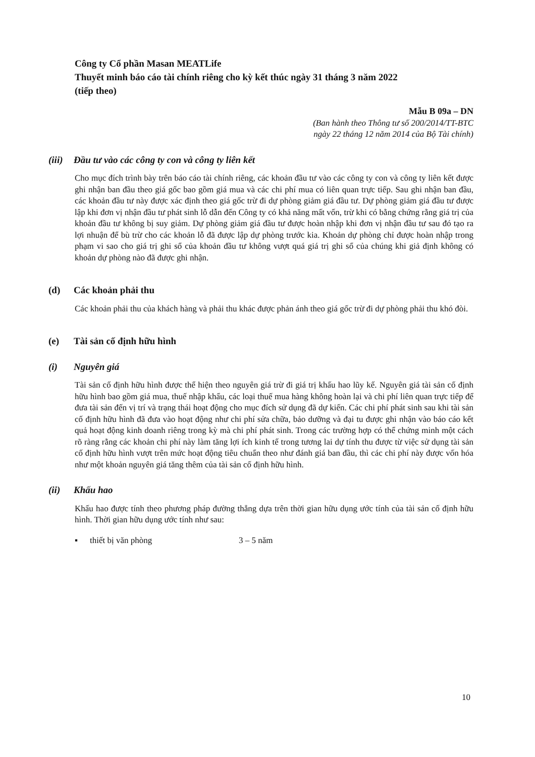Công ty Cổ phần Masan MEATLife
Thuyết minh báo cáo tài chính riêng cho kỳ kết thúc ngày 31 tháng 3 năm 2022
(tiếp theo)
Mẫu B 09a – DN
(Ban hành theo Thông tư số 200/2014/TT-BTC
ngày 22 tháng 12 năm 2014 của Bộ Tài chính)
(iii) Đầu tư vào các công ty con và công ty liên kết
Cho mục đích trình bày trên báo cáo tài chính riêng, các khoản đầu tư vào các công ty con và công ty liên kết được ghi nhận ban đầu theo giá gốc bao gồm giá mua và các chi phí mua có liên quan trực tiếp. Sau ghi nhận ban đầu, các khoản đầu tư này được xác định theo giá gốc trừ đi dự phòng giảm giá đầu tư. Dự phòng giảm giá đầu tư được lập khi đơn vị nhận đầu tư phát sinh lỗ dẫn đến Công ty có khả năng mất vốn, trừ khi có bằng chứng rằng giá trị của khoản đầu tư không bị suy giảm. Dự phòng giảm giá đầu tư được hoàn nhập khi đơn vị nhận đầu tư sau đó tạo ra lợi nhuận để bù trừ cho các khoản lỗ đã được lập dự phòng trước kia. Khoản dự phòng chỉ được hoàn nhập trong phạm vi sao cho giá trị ghi sổ của khoản đầu tư không vượt quá giá trị ghi sổ của chúng khi giả định không có khoản dự phòng nào đã được ghi nhận.
(d) Các khoản phải thu
Các khoản phải thu của khách hàng và phải thu khác được phản ánh theo giá gốc trừ đi dự phòng phải thu khó đòi.
(e) Tài sản cố định hữu hình
(i) Nguyên giá
Tài sản cố định hữu hình được thể hiện theo nguyên giá trừ đi giá trị khấu hao lũy kế. Nguyên giá tài sản cố định hữu hình bao gồm giá mua, thuế nhập khẩu, các loại thuế mua hàng không hoàn lại và chi phí liên quan trực tiếp để đưa tài sản đến vị trí và trạng thái hoạt động cho mục đích sử dụng đã dự kiến. Các chi phí phát sinh sau khi tài sản cố định hữu hình đã đưa vào hoạt động như chi phí sửa chữa, bảo dưỡng và đại tu được ghi nhận vào báo cáo kết quả hoạt động kinh doanh riêng trong kỳ mà chi phí phát sinh. Trong các trường hợp có thể chứng minh một cách rõ ràng rằng các khoản chi phí này làm tăng lợi ích kinh tế trong tương lai dự tính thu được từ việc sử dụng tài sản cố định hữu hình vượt trên mức hoạt động tiêu chuẩn theo như đánh giá ban đầu, thì các chi phí này được vốn hóa như một khoản nguyên giá tăng thêm của tài sản cố định hữu hình.
(ii) Khấu hao
Khấu hao được tính theo phương pháp đường thẳng dựa trên thời gian hữu dụng ước tính của tài sản cố định hữu hình. Thời gian hữu dụng ước tính như sau:
▪ thiết bị văn phòng 3 – 5 năm
10